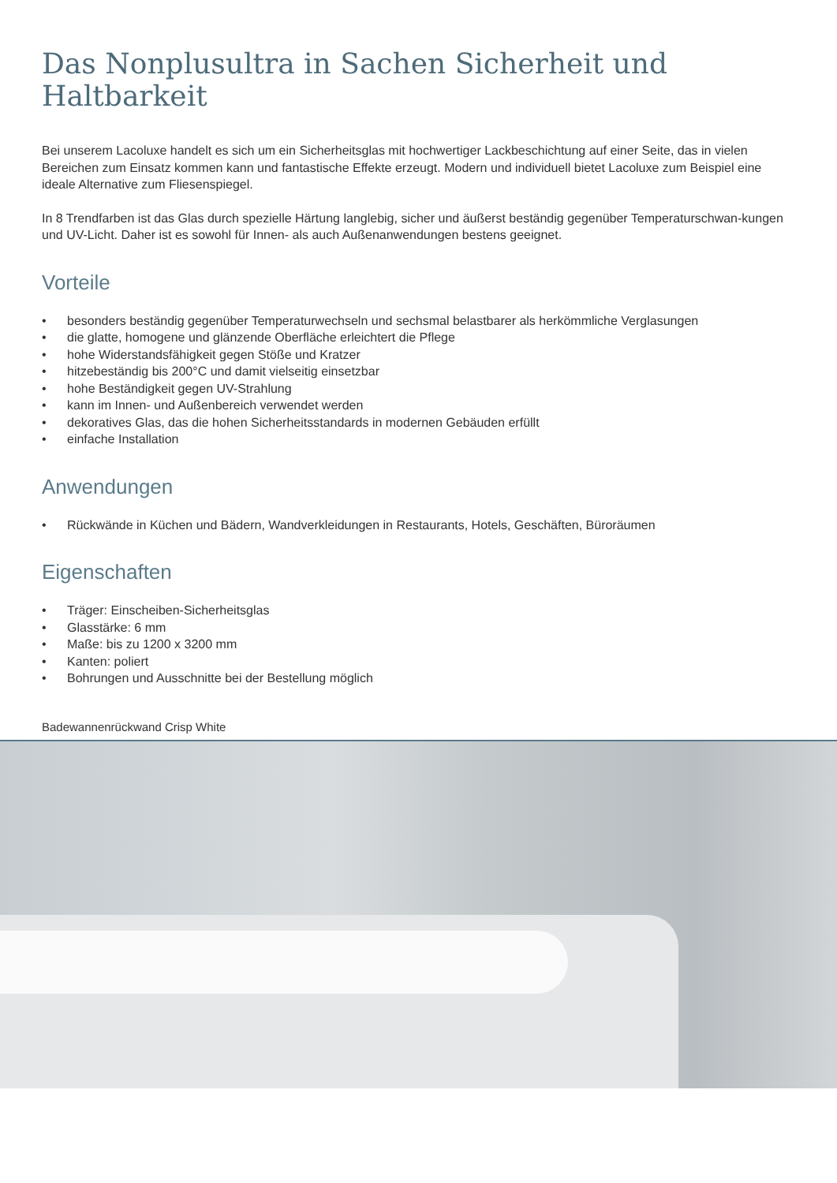Das Nonplusultra in Sachen Sicherheit und Haltbarkeit
Bei unserem Lacoluxe handelt es sich um ein Sicherheitsglas mit hochwertiger Lackbeschichtung auf einer Seite, das in vielen Bereichen zum Einsatz kommen kann und fantastische Effekte erzeugt. Modern und individuell bietet Lacoluxe zum Beispiel eine ideale Alternative zum Fliesenspiegel.
In 8 Trendfarben ist das Glas durch spezielle Härtung langlebig, sicher und äußerst beständig gegenüber Temperaturschwan-kungen und UV-Licht. Daher ist es sowohl für Innen- als auch Außenanwendungen bestens geeignet.
Vorteile
• besonders beständig gegenüber Temperaturwechseln und sechsmal belastbarer als herkömmliche Verglasungen
• die glatte, homogene und glänzende Oberfläche erleichtert die Pflege
• hohe Widerstandsfähigkeit gegen Stöße und Kratzer
• hitzebeständig bis 200°C und damit vielseitig einsetzbar
• hohe Beständigkeit gegen UV-Strahlung
• kann im Innen- und Außenbereich verwendet werden
• dekoratives Glas, das die hohen Sicherheitsstandards in modernen Gebäuden erfüllt
• einfache Installation
Anwendungen
• Rückwände in Küchen und Bädern, Wandverkleidungen in Restaurants, Hotels, Geschäften, Büroräumen
Eigenschaften
• Träger: Einscheiben-Sicherheitsglas
• Glasstärke: 6 mm
• Maße: bis zu 1200 x 3200 mm
• Kanten: poliert
• Bohrungen und Ausschnitte bei der Bestellung möglich
Badewannenrückwand Crisp White